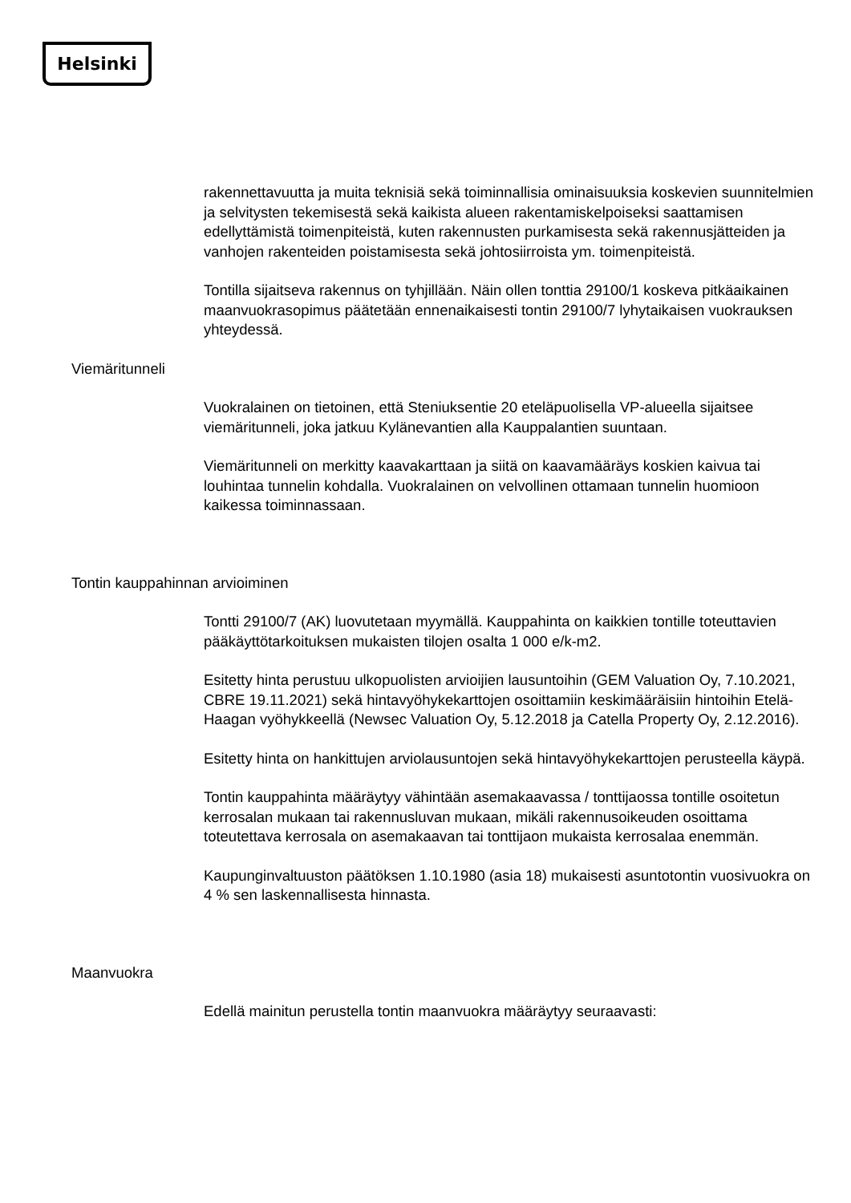Helsinki
rakennettavuutta ja muita teknisiä sekä toiminnallisia ominaisuuksia koskevien suunnitelmien ja selvitysten tekemisestä sekä kaikista alueen rakentamiskelpoiseksi saattamisen edellyttämistä toimenpiteistä, kuten rakennusten purkamisesta sekä rakennusjätteiden ja vanhojen rakenteiden poistamisesta sekä johtosiirroista ym. toimenpiteistä.
Tontilla sijaitseva rakennus on tyhjillään. Näin ollen tonttia 29100/1 koskeva pitkäaikainen maanvuokrasopimus päätetään ennenaikaisesti tontin 29100/7 lyhytaikaisen vuokrauksen yhteydessä.
Viemäritunneli
Vuokralainen on tietoinen, että Steniuksentie 20 eteläpuolisella VP-alueella sijaitsee viemäritunneli, joka jatkuu Kylänevantien alla Kauppalantien suuntaan.
Viemäritunneli on merkitty kaavakarttaan ja siitä on kaavamääräys koskien kaivua tai louhintaa tunnelin kohdalla. Vuokralainen on velvollinen ottamaan tunnelin huomioon kaikessa toiminnassaan.
Tontin kauppahinnan arvioiminen
Tontti 29100/7 (AK) luovutetaan myymällä. Kauppahinta on kaikkien tontille toteuttavien pääkäyttötarkoituksen mukaisten tilojen osalta 1 000 e/k-m2.
Esitetty hinta perustuu ulkopuolisten arvioijien lausuntoihin (GEM Valuation Oy, 7.10.2021, CBRE 19.11.2021) sekä hintavyöhykekarttojen osoittamiin keskimääräisiin hintoihin Etelä-Haagan vyöhykkeellä (Newsec Valuation Oy, 5.12.2018 ja Catella Property Oy, 2.12.2016).
Esitetty hinta on hankittujen arviolausuntojen sekä hintavyöhykekarttojen perusteella käypä.
Tontin kauppahinta määräytyy vähintään asemakaavassa / tonttijaossa tontille osoitetun kerrosalan mukaan tai rakennusluvan mukaan, mikäli rakennusoikeuden osoittama toteutettava kerrosala on asemakaavan tai tonttijaon mukaista kerrosalaa enemmän.
Kaupunginvaltuuston päätöksen 1.10.1980 (asia 18) mukaisesti asuntotontin vuosivuokra on 4 % sen laskennallisesta hinnasta.
Maanvuokra
Edellä mainitun perustella tontin maanvuokra määräytyy seuraavasti: